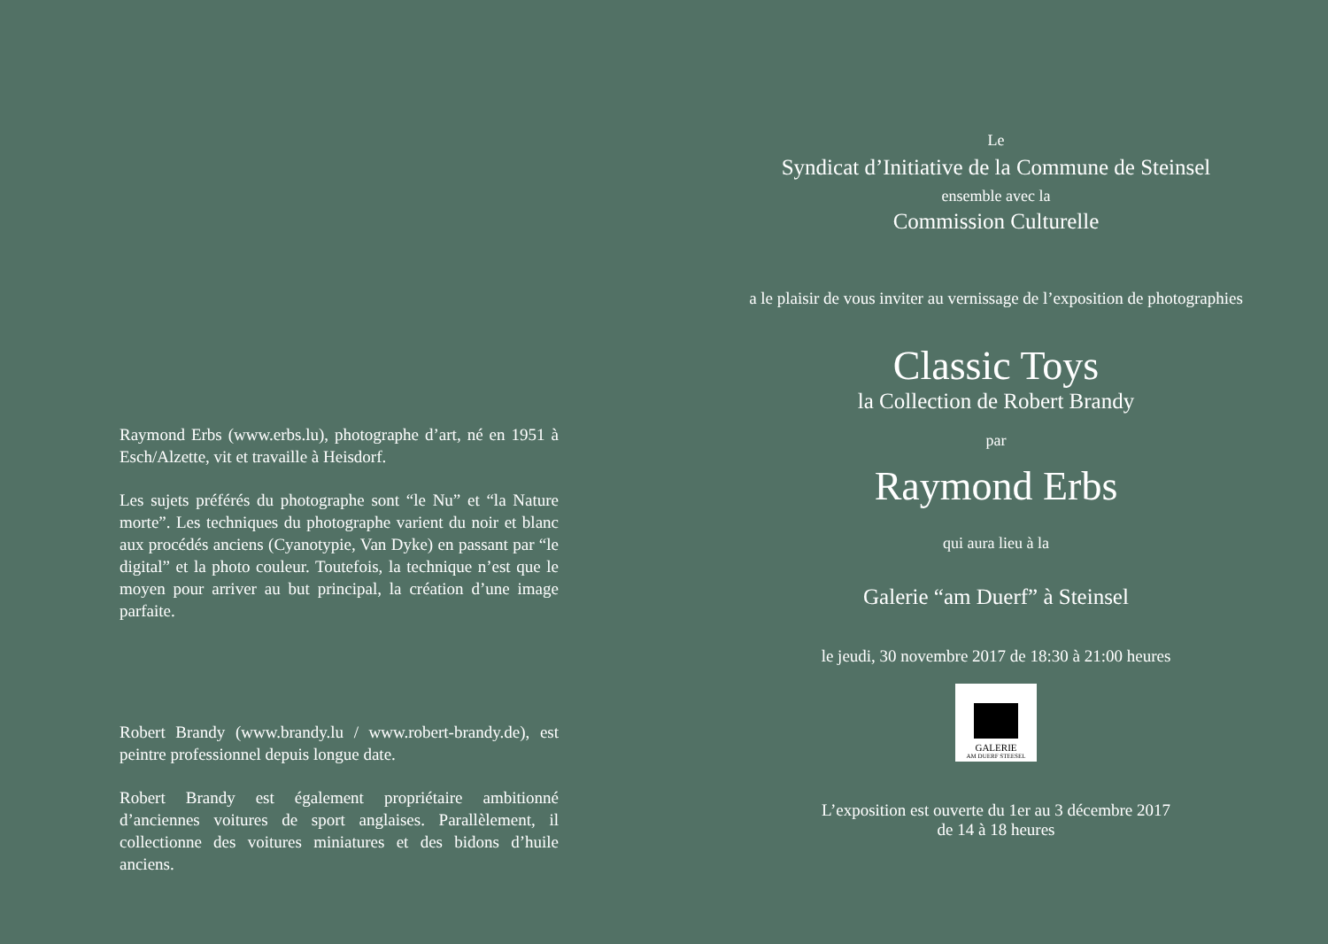Raymond Erbs (www.erbs.lu), photographe d’art, né en 1951 à Esch/Alzette, vit et travaille à Heisdorf.
Les sujets préférés du photographe sont “le Nu” et “la Nature morte”. Les techniques du photographe varient du noir et blanc aux procédés anciens (Cyanotypie, Van Dyke) en passant par “le digital” et la photo couleur. Toutefois, la technique n’est que le moyen pour arriver au but principal, la création d’une image parfaite.
Robert Brandy (www.brandy.lu / www.robert-brandy.de), est peintre professionnel depuis longue date.
Robert Brandy est également propriétaire ambitionné d’anciennes voitures de sport anglaises. Parallèlement, il collectionne des voitures miniatures et des bidons d’huile anciens.
Le
Syndicat d’Initiative de la Commune de Steinsel
ensemble avec la
Commission Culturelle
a le plaisir de vous inviter au vernissage de l’exposition de photographies
Classic Toys
la Collection de Robert Brandy
par
Raymond Erbs
qui aura lieu à la
Galerie “am Duerf” à Steinsel
le jeudi, 30 novembre 2017 de 18:30 à 21:00 heures
GALERIE
AM DUERF STEESEL
L’exposition est ouverte du 1er au 3 décembre 2017
de 14 à 18 heures